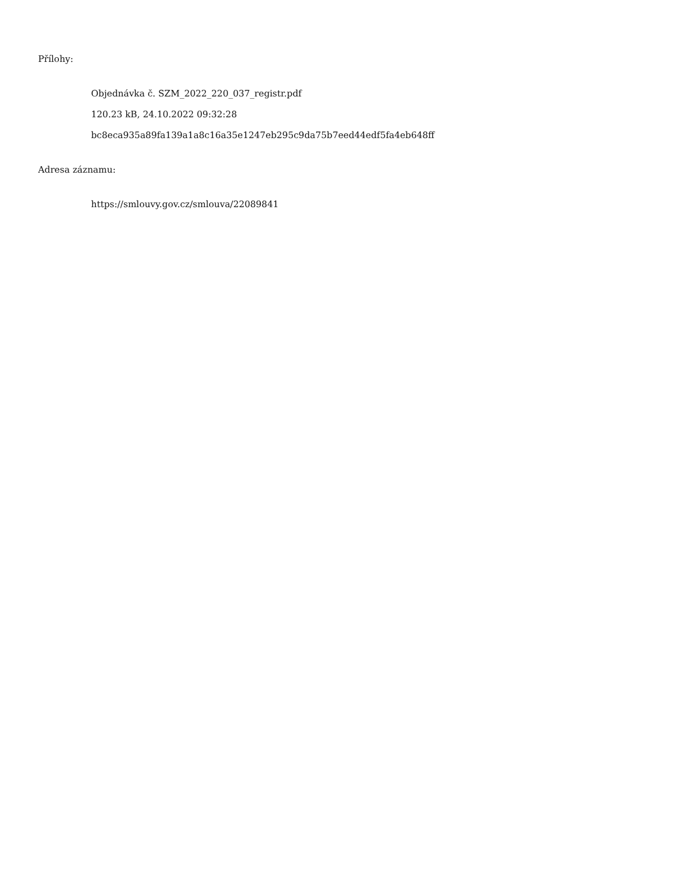Přílohy:
Objednávka č. SZM_2022_220_037_registr.pdf
120.23 kB, 24.10.2022 09:32:28
bc8eca935a89fa139a1a8c16a35e1247eb295c9da75b7eed44edf5fa4eb648ff
Adresa záznamu:
https://smlouvy.gov.cz/smlouva/22089841